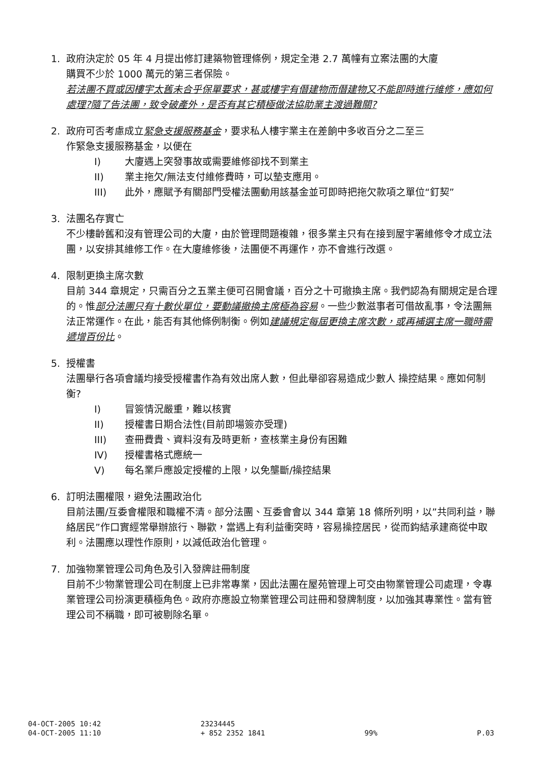1. 政府決定於 05 年 4 月提出修訂建築物管理條例，規定全港 2.7 萬幢有立案法團的大廈
購買不少於 1000 萬元的第三者保險。
若法團不買或因樓宇太舊未合乎保單要求，甚或樓宇有僭建物而僭建物又不能即時進行維修，應如何處理?隨了告法團，致令破產外，是否有其它積極做法協助業主渡過難關?
2. 政府可否考慮成立緊急支援服務基金，要求私人樓宇業主在差餉中多收百分之二至三
作緊急支援服務基金，以便在
I) 大廈遇上突發事故或需要維修卻找不到業主
II) 業主拖欠/無法支付維修費時，可以墊支應用。
III) 此外，應賦予有關部門受權法團動用該基金並可即時把拖欠款項之單位“釘契”
3. 法團名存實亡
不少樓齡舊和沒有管理公司的大廈，由於管理問題複雜，很多業主只有在接到屋宇署維修令才成立法團，以安排其維修工作。在大廈維修後，法團便不再運作，亦不會進行改選。
4. 限制更換主席次數
目前 344 章規定，只需百分之五業主便可召開會議，百分之十可撤換主席。我們認為有關規定是合理的。惟部分法團只有十數伙單位，要動議撤換主席極為容易。一些少數滋事者可借故亂事，令法團無法正常運作。在此，能否有其他條例制衡。例如建議規定每屆更換主席次數，或再補選主席一職時需遞增百份比。
5. 授權書
法團舉行各項會議均接受授權書作為有效出席人數，但此舉卻容易造成少數人 操控結果。應如何制衡?
I) 冒簽情況嚴重，難以核實
II) 授權書日期合法性(目前即場簽亦受理)
III) 查冊費貴、資料沒有及時更新，查核業主身份有困難
IV) 授權書格式應統一
V) 每名業戶應設定授權的上限，以免壟斷/操控結果
6. 訂明法團權限，避免法團政治化
目前法團/互委會權限和職權不清。部分法團、互委會會以 344 章第 18 條所列明，以”共同利益，聯絡居民”作口實經常舉辦旅行、聯歡，當遇上有利益衝突時，容易操控居民，從而鈎結承建商從中取利。法團應以理性作原則，以減低政治化管理。
7. 加強物業管理公司角色及引入發牌註冊制度
目前不少物業管理公司在制度上已非常專業，因此法團在屋苑管理上可交由物業管理公司處理，令專業管理公司扮演更積極角色。政府亦應設立物業管理公司註冊和發牌制度，以加強其專業性。當有管理公司不稱職，即可被剔除名單。
04-OCT-2005 10:42
04-OCT-2005 11:10
23234445
+ 852 2352 1841
99%
P.03